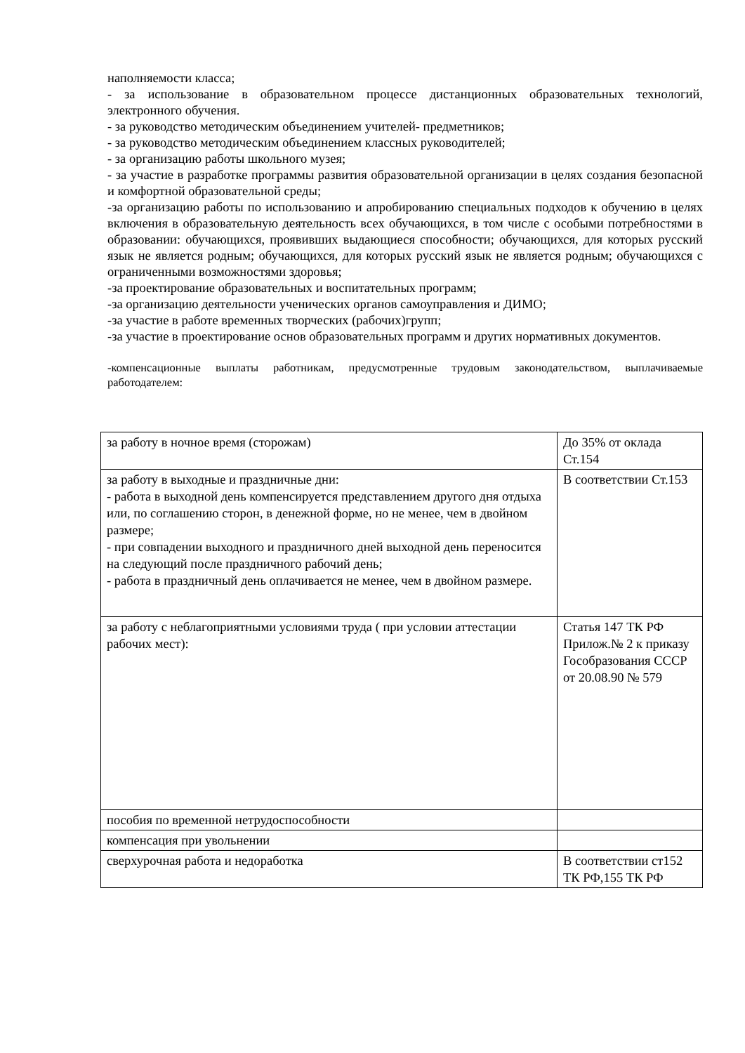наполняемости класса;
- за использование в образовательном процессе дистанционных образовательных технологий, электронного обучения.
- за руководство методическим объединением учителей- предметников;
- за руководство методическим объединением классных руководителей;
- за организацию работы школьного музея;
- за участие в разработке программы развития образовательной организации в целях создания безопасной и комфортной образовательной среды;
-за организацию работы по использованию и апробированию специальных подходов к обучению в целях включения в образовательную деятельность всех обучающихся, в том числе с особыми потребностями в образовании: обучающихся, проявивших выдающиеся способности; обучающихся, для которых русский язык не является родным; обучающихся, для которых русский язык не является родным; обучающихся с ограниченными возможностями здоровья;
-за проектирование образовательных и воспитательных программ;
-за организацию деятельности ученических органов самоуправления и ДИМО;
-за участие в работе временных творческих (рабочих)групп;
-за участие в проектирование основ образовательных программ и других нормативных документов.
-компенсационные выплаты работникам, предусмотренные трудовым законодательством, выплачиваемые работодателем:
| за работу в ночное время (сторожам) | До 35% от оклада Ст.154 |
| за работу в выходные и праздничные дни: - работа в выходной день компенсируется представлением другого дня отдыха или, по соглашению сторон, в денежной форме, но не менее, чем в двойном размере; - при совпадении выходного и праздничного дней выходной день переносится на следующий после праздничного рабочий день; - работа в праздничный день оплачивается не менее, чем в двойном размере. | В соответствии Ст.153 |
| за работу с неблагоприятными условиями труда ( при условии аттестации рабочих мест): | Статья 147 ТК РФ Прилож.№ 2 к приказу Гособразования СССР от 20.08.90 № 579 |
| пособия по временной нетрудоспособности | |
| компенсация при увольнении | |
| сверхурочная работа и недоработка | В соответствии ст152 ТК РФ,155 ТК РФ |